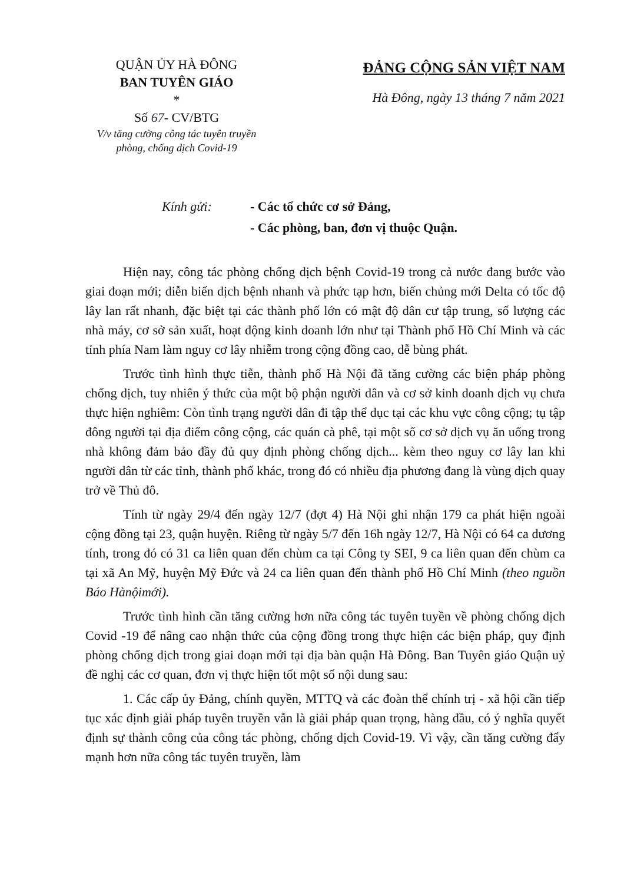QUẬN ỦY HÀ ĐÔNG
BAN TUYÊN GIÁO
*
Số 67- CV/BTG
V/v tăng cường công tác tuyên truyền
phòng, chống dịch Covid-19
ĐẢNG CỘNG SẢN VIỆT NAM
Hà Đông, ngày 13 tháng 7 năm 2021
Kính gửi: - Các tổ chức cơ sở Đảng,
- Các phòng, ban, đơn vị thuộc Quận.
Hiện nay, công tác phòng chống dịch bệnh Covid-19 trong cả nước đang bước vào giai đoạn mới; diễn biến dịch bệnh nhanh và phức tạp hơn, biến chủng mới Delta có tốc độ lây lan rất nhanh, đặc biệt tại các thành phố lớn có mật độ dân cư tập trung, số lượng các nhà máy, cơ sở sản xuất, hoạt động kinh doanh lớn như tại Thành phố Hồ Chí Minh và các tỉnh phía Nam làm nguy cơ lây nhiễm trong cộng đồng cao, dễ bùng phát.
Trước tình hình thực tiễn, thành phố Hà Nội đã tăng cường các biện pháp phòng chống dịch, tuy nhiên ý thức của một bộ phận người dân và cơ sở kinh doanh dịch vụ chưa thực hiện nghiêm: Còn tình trạng người dân đi tập thể dục tại các khu vực công cộng; tụ tập đông người tại địa điểm công cộng, các quán cà phê, tại một số cơ sở dịch vụ ăn uống trong nhà không đảm bảo đầy đủ quy định phòng chống dịch... kèm theo nguy cơ lây lan khi người dân từ các tỉnh, thành phố khác, trong đó có nhiều địa phương đang là vùng dịch quay trở về Thủ đô.
Tính từ ngày 29/4 đến ngày 12/7 (đợt 4) Hà Nội ghi nhận 179 ca phát hiện ngoài cộng đồng tại 23, quận huyện. Riêng từ ngày 5/7 đến 16h ngày 12/7, Hà Nội có 64 ca dương tính, trong đó có 31 ca liên quan đến chùm ca tại Công ty SEI, 9 ca liên quan đến chùm ca tại xã An Mỹ, huyện Mỹ Đức và 24 ca liên quan đến thành phố Hồ Chí Minh (theo nguồn Báo Hànộimới).
Trước tình hình cần tăng cường hơn nữa công tác tuyên tuyền về phòng chống dịch Covid -19 để nâng cao nhận thức của cộng đồng trong thực hiện các biện pháp, quy định phòng chống dịch trong giai đoạn mới tại địa bàn quận Hà Đông. Ban Tuyên giáo Quận uỷ đề nghị các cơ quan, đơn vị thực hiện tốt một số nội dung sau:
1. Các cấp ủy Đảng, chính quyền, MTTQ và các đoàn thể chính trị - xã hội cần tiếp tục xác định giải pháp tuyên truyền vẫn là giải pháp quan trọng, hàng đầu, có ý nghĩa quyết định sự thành công của công tác phòng, chống dịch Covid-19. Vì vậy, cần tăng cường đẩy mạnh hơn nữa công tác tuyên truyền, làm